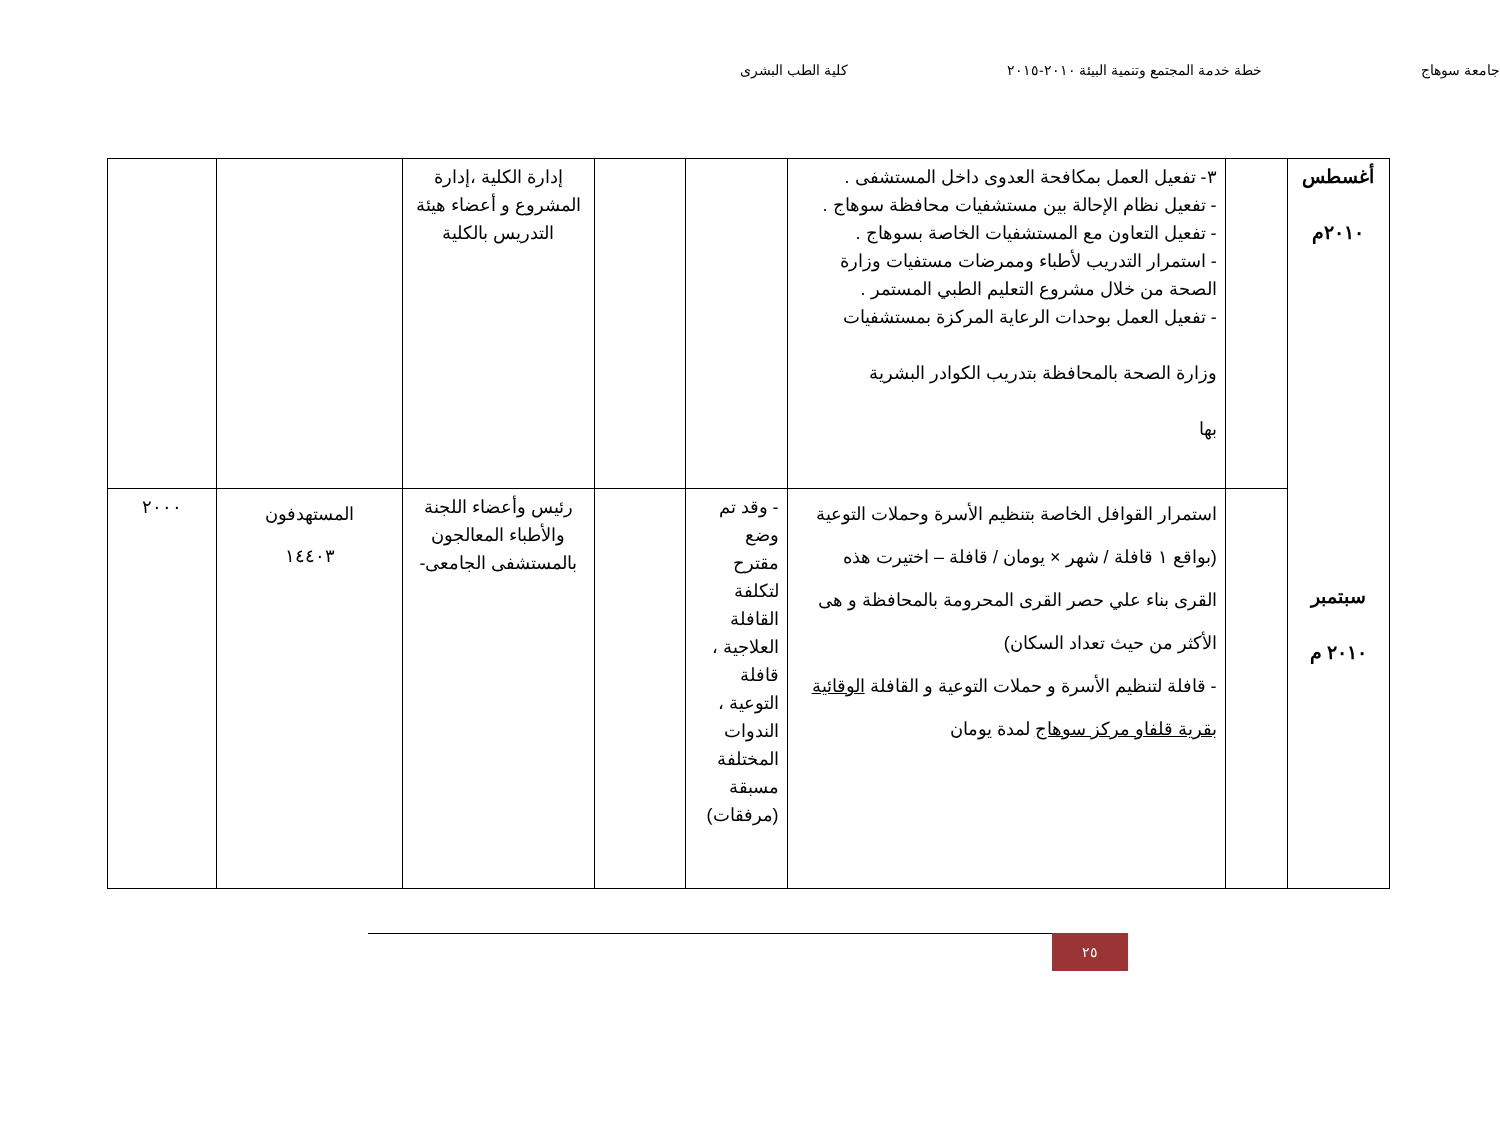جامعة سوهاج خطة خدمة المجتمع وتنمية البيئة ٢٠١٠-٢٠١٥ كلية الطب البشرى
| أغسطس ٢٠١٠م سبتمبر ٢٠١٠ م | | ٣- تفعيل العمل بمكافحة العدوى داخل المستشفى . - تفعيل نظام الإحالة بين مستشفيات محافظة سوهاج . - تفعيل التعاون مع المستشفيات الخاصة بسوهاج . - استمرار التدريب لأطباء وممرضات مستفيات وزارة الصحة من خلال مشروع التعليم الطبي المستمر . - تفعيل العمل بوحدات الرعاية المركزة بمستشفيات وزارة الصحة بالمحافظة بتدريب الكوادر البشرية بها | | | إدارة الكلية ،إدارة المشروع و أعضاء هيئة التدريس بالكلية | | |
| | | استمرار القوافل الخاصة بتنظيم الأسرة وحملات التوعية (بواقع ١ قافلة / شهر × يومان / قافلة – اختيرت هذه القرى بناء علي حصر القرى المحرومة بالمحافظة و هى الأكثر من حيث تعداد السكان) - قافلة لتنظيم الأسرة و حملات التوعية و القافلة الوقائية بقرية قلفاو مركز سوهاج لمدة يومان | - وقد تم وضع مقترح لتكلفة القافلة العلاجية ، قافلة التوعية ، الندوات المختلفة مسبقة (مرفقات) | | رئيس وأعضاء اللجنة والأطباء المعالجون بالمستشفى الجامعى- | المستهدفون ١٤٤٠٣ | ٢٠٠٠ |
٢٥